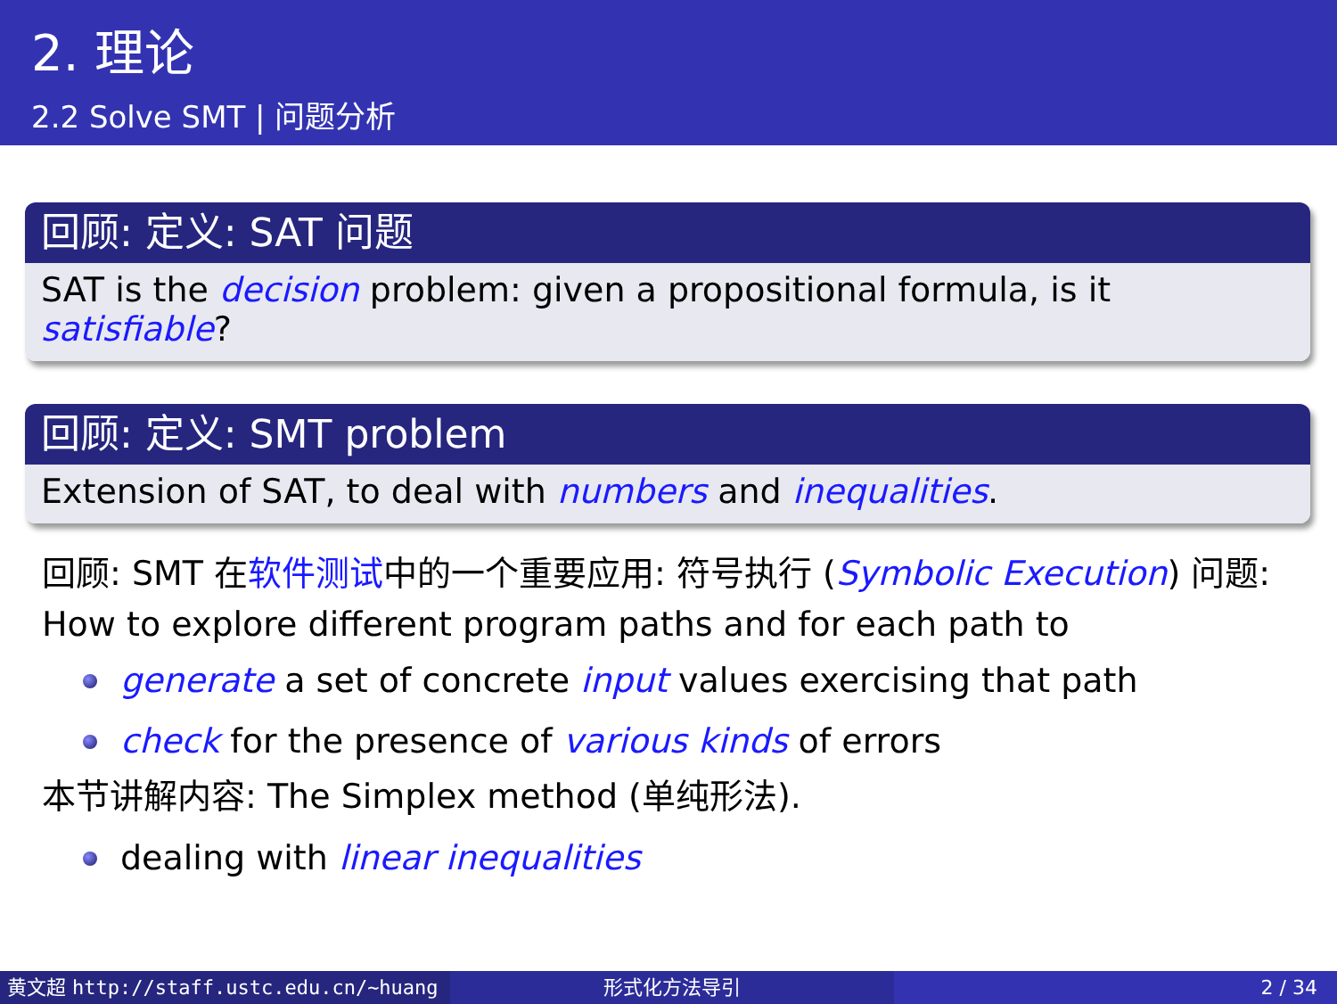2. 理论
2.2 Solve SMT | 问题分析
回顾: 定义: SAT 问题
SAT is the decision problem: given a propositional formula, is it satisfiable?
回顾: 定义: SMT problem
Extension of SAT, to deal with numbers and inequalities.
回顾: SMT 在软件测试中的一个重要应用: 符号执行 (Symbolic Execution) 问题: How to explore different program paths and for each path to
generate a set of concrete input values exercising that path
check for the presence of various kinds of errors
本节讲解内容: The Simplex method (单纯形法).
dealing with linear inequalities
黄文超 http://staff.ustc.edu.cn/~huang 形式化方法导引 2 / 34